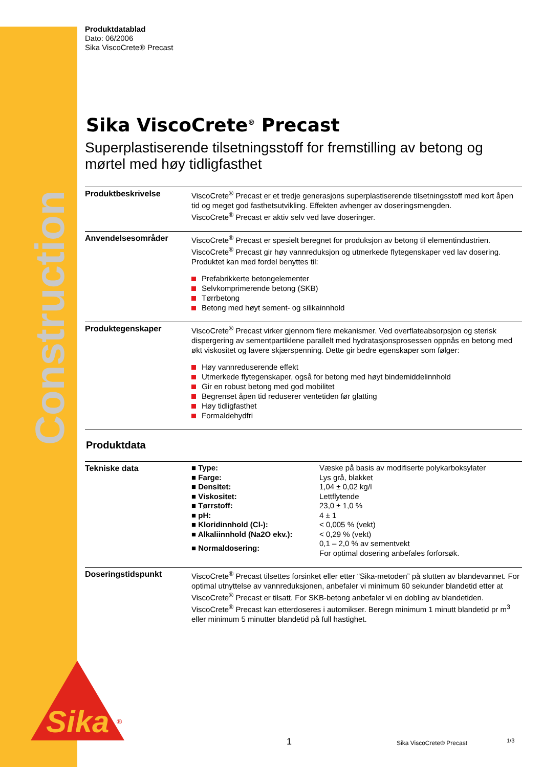Construction
Sika
®
Produktdatablad
Dato: 06/2006
Sika ViscoCrete® Precast
Sika ViscoCrete<sup>®</sup> Precast
Superplastiserende tilsetningsstoff for fremstilling av betong og mørtel med høy tidligfasthet
Produktbeskrivelse ViscoCrete<sup>®</sup> Precast er et tredje generasjons superplastiserende tilsetningsstoff med kort åpen tid og meget god fasthetsutvikling. Effekten avhenger av doseringsmengden.
ViscoCrete<sup>®</sup> Precast er aktiv selv ved lave doseringer.
Anvendelsesområder ViscoCrete<sup>®</sup> Precast er spesielt beregnet for produksjon av betong til elementindustrien. ViscoCrete<sup>®</sup> Precast gir høy vannreduksjon og utmerkede flytegenskaper ved lav dosering. Produktet kan med fordel benyttes til:
Prefabrikkerte betongelementer
Selvkomprimerende betong (SKB)
Tørrbetong
Betong med høyt sement- og silikainnhold
Produktegenskaper ViscoCrete<sup>®</sup> Precast virker gjennom flere mekanismer. Ved overflateabsorpsjon og sterisk dispergering av sementpartiklene parallelt med hydratasjonsprosessen oppnås en betong med økt viskositet og lavere skjærspenning. Dette gir bedre egenskaper som følger:
Høy vannreduserende effekt
Utmerkede flytegenskaper, også for betong med høyt bindemiddelinnhold
Gir en robust betong med god mobilitet
Begrenset åpen tid reduserer ventetiden før glatting
Høy tidligfasthet
Formaldehydfri
Produktdata
Tekniske data
| ■ Type: | Væske på basis av modifiserte polykarboksylater |
| ■ Farge: | Lys grå, blakket |
| ■ Densitet: | 1,04 ± 0,02 kg/l |
| ■ Viskositet: | Lettflytende |
| ■ Tørrstoff: | 23,0 ± 1,0 % |
| ■ pH: | 4 ± 1 |
| ■ Kloridinnhold (Cl-): | < 0,005 % (vekt) |
| ■ Alkaliinnhold (Na2O ekv.): | < 0,29 % (vekt) |
| ■ Normaldosering: | 0,1 – 2,0 % av sementvekt For optimal dosering anbefales forforsøk. |
Doseringstidspunkt ViscoCrete<sup>®</sup> Precast tilsettes forsinket eller etter “Sika-metoden” på slutten av blandevannet. For optimal utnyttelse av vannreduksjonen, anbefaler vi minimum 60 sekunder blandetid etter at ViscoCrete<sup>®</sup> Precast er tilsatt. For SKB-betong anbefaler vi en dobling av blandetiden.
ViscoCrete<sup>®</sup> Precast kan etterdoseres i automikser. Beregn minimum 1 minutt blandetid pr m<sup>3</sup> eller minimum 5 minutter blandetid på full hastighet.
1 Sika ViscoCrete® Precast 1/3